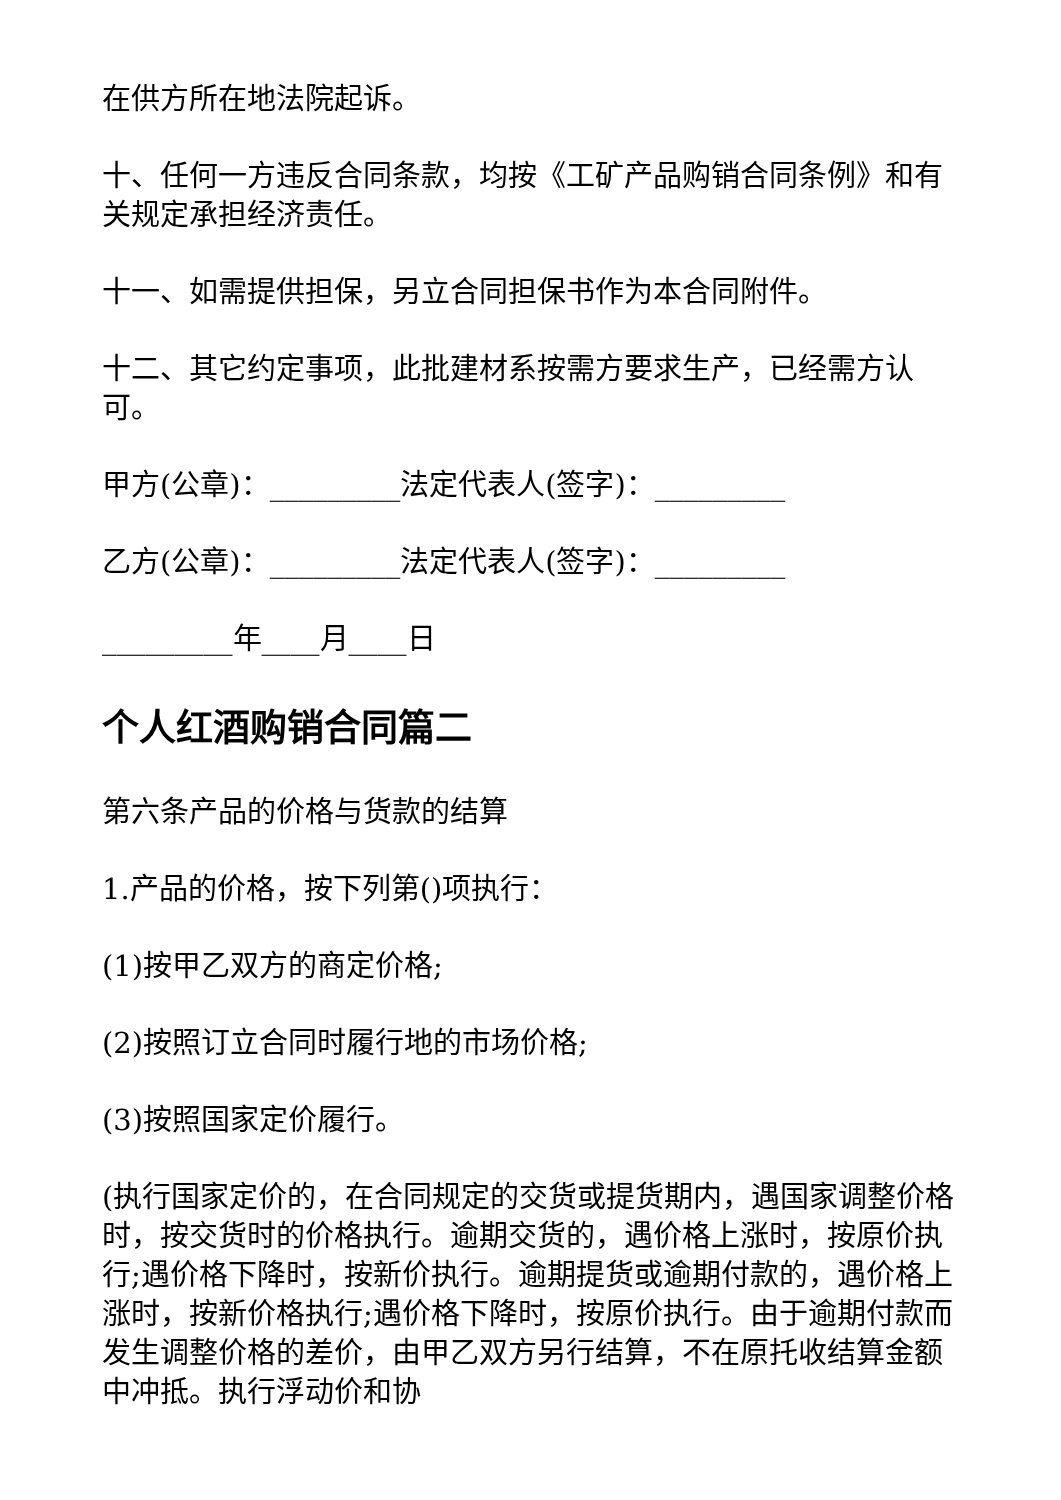在供方所在地法院起诉。
十、任何一方违反合同条款，均按《工矿产品购销合同条例》和有关规定承担经济责任。
十一、如需提供担保，另立合同担保书作为本合同附件。
十二、其它约定事项，此批建材系按需方要求生产，已经需方认可。
甲方(公章)：_________法定代表人(签字)：_________
乙方(公章)：_________法定代表人(签字)：_________
_________年____月____日
个人红酒购销合同篇二
第六条产品的价格与货款的结算
1.产品的价格，按下列第()项执行：
(1)按甲乙双方的商定价格;
(2)按照订立合同时履行地的市场价格;
(3)按照国家定价履行。
(执行国家定价的，在合同规定的交货或提货期内，遇国家调整价格时，按交货时的价格执行。逾期交货的，遇价格上涨时，按原价执行;遇价格下降时，按新价执行。逾期提货或逾期付款的，遇价格上涨时，按新价格执行;遇价格下降时，按原价执行。由于逾期付款而发生调整价格的差价，由甲乙双方另行结算，不在原托收结算金额中冲抵。执行浮动价和协